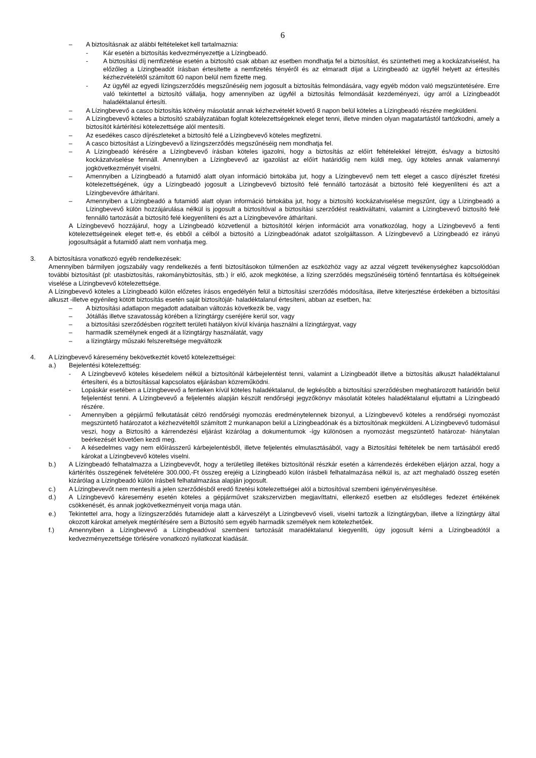6
– A biztosításnak az alábbi feltételeket kell tartalmaznia:
- Kár esetén a biztosítás kedvezményezettje a Lízingbeadó.
- A biztosítási díj nemfizetése esetén a biztosító csak abban az esetben mondhatja fel a biztosítást, és szüntetheti meg a kockázatviselést, ha előzőleg a Lízingbeadót írásban értesítette a nemfizetés tényéről és az elmaradt díjat a Lízingbeadó az ügyfél helyett az értesítés kézhezvételétől számított 60 napon belül nem fizette meg.
- Az ügyfél az egyedi lízingszerződés megszűnéséig nem jogosult a biztosítás felmondására, vagy egyéb módon való megszüntetésére. Erre való tekintettel a biztosító vállalja, hogy amennyiben az ügyfél a biztosítás felmondását kezdeményezi, úgy arról a Lízingbeadót haladéktalanul értesíti.
– A Lízingbevevő a casco biztosítás kötvény másolatát annak kézhezvételét követő 8 napon belül köteles a Lízingbeadó részére megküldeni.
– A Lízingbevevő köteles a biztosító szabályzatában foglalt kötelezettségeknek eleget tenni, illetve minden olyan magatartástól tartózkodni, amely a biztosítót kártérítési kötelezettsége alól mentesíti.
– Az esedékes casco díjrészleteket a biztosító felé a Lízingbevevő köteles megfizetni.
– A casco biztosítást a Lízingbevevő a lízingszerződés megszűnéséig nem mondhatja fel.
– A Lízingbeadó kérésére a Lízingbevevő írásban köteles igazolni, hogy a biztosítás az előírt feltételekkel létrejött, és/vagy a biztosító kockázatviselése fennáll. Amennyiben a Lízingbevevő az igazolást az előírt határidőig nem küldi meg, úgy köteles annak valamennyi jogkövetkezményét viselni.
– Amennyiben a Lízingbeadó a futamidő alatt olyan információ birtokába jut, hogy a Lízingbevevő nem tett eleget a casco díjrészlet fizetési kötelezettségének, úgy a Lízingbeadó jogosult a Lízingbevevő biztosító felé fennálló tartozását a biztosító felé kiegyenlíteni és azt a Lízingbevevőre áthárítani.
– Amennyiben a Lízingbeadó a futamidő alatt olyan információ birtokába jut, hogy a biztosító kockázatviselése megszűnt, úgy a Lízingbeadó a Lízingbevevő külön hozzájárulása nélkül is jogosult a biztosítóval a biztosítási szerződést reaktiváltatni, valamint a Lízingbevevő biztosító felé fennálló tartozását a biztosító felé kiegyenlíteni és azt a Lízingbevevőre áthárítani.
A Lízingbevevő hozzájárul, hogy a Lízingbeadó közvetlenül a biztosítótól kérjen információt arra vonatkozólag, hogy a Lízingbevevő a fenti kötelezettségeinek eleget tett-e, és ebből a célból a biztosító a Lízingbeadónak adatot szolgáltasson. A Lízingbevevő a Lízingbeadó ez irányú jogosultságát a futamidő alatt nem vonhatja meg.
3. A biztosításra vonatkozó egyéb rendelkezések:
Amennyiben bármilyen jogszabály vagy rendelkezés a fenti biztosításokon túlmenően az eszközhöz vagy az azzal végzett tevékenységhez kapcsolódóan további biztosítást (pl: utasbiztosítás, rakománybiztosítás, stb.) ír elő, azok megkötése, a lízing szerződés megszűnéséig történő fenntartása és költségeinek viselése a Lízingbevevő kötelezettsége.
A Lízingbevevő köteles a Lízingbeadó külön előzetes írásos engedélyén felül a biztosítási szerződés módosítása, illetve kiterjesztése érdekében a biztosítási alkuszt -illetve egyénileg kötött biztosítás esetén saját biztosítóját- haladéktalanul értesíteni, abban az esetben, ha:
– A biztosítási adatlapon megadott adataiban változás következik be, vagy
– Jótállás illetve szavatosság körében a lízingtárgy cseréjére kerül sor, vagy
– a biztosítási szerződésben rögzített területi hatályon kívül kívánja használni a lízingtárgyat, vagy
– harmadik személynek engedi át a lízingtárgy használatát, vagy
– a lízingtárgy műszaki felszereltsége megváltozik
4. A Lízingbevevő káresemény bekövetkeztét követő kötelezettségei:
a.) Bejelentési kötelezettség:
- A Lízingbevevő köteles késedelem nélkül a biztosítónál kárbejelentést tenni, valamint a Lízingbeadót illetve a biztosítás alkuszt haladéktalanul értesíteni, és a biztosítással kapcsolatos eljárásban közreműködni.
- Lopáskár esetében a Lízingbevevő a fentieken kívül köteles haladéktalanul, de legkésőbb a biztosítási szerződésben meghatározott határidőn belül feljelentést tenni. A Lízingbevevő a feljelentés alapján készült rendőrségi jegyzőkönyv másolatát köteles haladéktalanul eljuttatni a Lízingbeadó részére.
- Amennyiben a gépjármű felkutatását célzó rendőrségi nyomozás eredménytelennek bizonyul, a Lízingbevevő köteles a rendőrségi nyomozást megszüntető határozatot a kézhezvételtől számított 2 munkanapon belül a Lízingbeadónak és a biztosítónak megküldeni. A Lízingbevevő tudomásul veszi, hogy a Biztosító a kárrendezési eljárást kizárólag a dokumentumok -így különösen a nyomozást megszüntető határozat- hiánytalan beérkezését követően kezdi meg.
- A késedelmes vagy nem előírásszerű kárbejelentésből, illetve feljelentés elmulasztásából, vagy a Biztosítási feltételek be nem tartásából eredő károkat a Lízingbevevő köteles viselni.
b.) A Lízingbeadó felhatalmazza a Lízingbevevőt, hogy a területileg illetékes biztosítónál részkár esetén a kárrendezés érdekében eljárjon azzal, hogy a kártérítés összegének felvételére 300.000,-Ft összeg erejéig a Lízingbeadó külön írásbeli felhatalmazása nélkül is, az azt meghaladó összeg esetén kizárólag a Lízingbeadó külön írásbeli felhatalmazása alapján jogosult.
c.) A Lízingbevevőt nem mentesíti a jelen szerződésből eredő fizetési kötelezettségei alól a biztosítóval szembeni igényérvényesítése.
d.) A Lízingbevevő káresemény esetén köteles a gépjárművet szakszervizben megjavíttatni, ellenkező esetben az elsődleges fedezet értékének csökkenését, és annak jogkövetkezményeit vonja maga után.
e.) Tekintettel arra, hogy a lízingszerződés futamideje alatt a kárveszélyt a Lízingbevevő viseli, viselni tartozik a lízingtárgyban, illetve a lízingtárgy által okozott károkat amelyek megtérítésére sem a Biztosító sem egyéb harmadik személyek nem kötelezhetőek.
f.) Amennyiben a Lízingbevevő a Lízingbeadóval szembeni tartozását maradéktalanul kiegyenlíti, úgy jogosult kérni a Lízingbeadótól a kedvezményezettsége törlésére vonatkozó nyilatkozat kiadását.